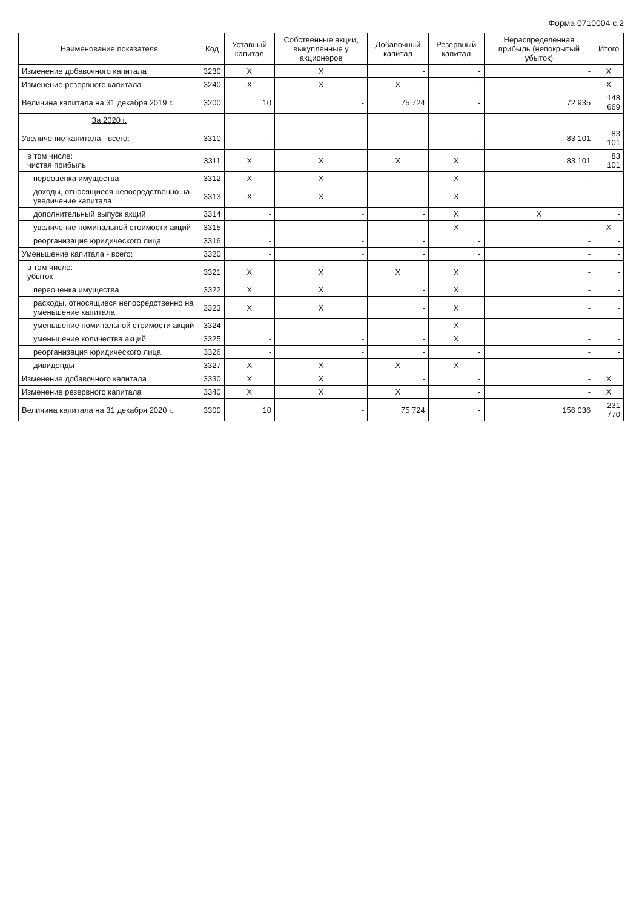Форма 0710004 с.2
| Наименование показателя | Код | Уставный капитал | Собственные акции, выкупленные у акционеров | Добавочный капитал | Резервный капитал | Нераспределенная прибыль (непокрытый убыток) | Итого |
| --- | --- | --- | --- | --- | --- | --- | --- |
| Изменение добавочного капитала | 3230 | X | X | - | - | - | X |
| Изменение резервного капитала | 3240 | X | X | X | - | - | X |
| Величина капитала на 31 декабря 2019 г. | 3200 | 10 | - | 75 724 | - | 72 935 | 148 669 |
| За 2020 г. | | | | | | | |
| Увеличение капитала - всего: | 3310 | - | - | - | - | 83 101 | 83 101 |
| в том числе: чистая прибыль | 3311 | X | X | X | X | 83 101 | 83 101 |
| переоценка имущества | 3312 | X | X | - | X | - | - |
| доходы, относящиеся непосредственно на увеличение капитала | 3313 | X | X | - | X | - | - |
| дополнительный выпуск акций | 3314 | - | - | - | X | X | - |
| увеличение номинальной стоимости акций | 3315 | - | - | - | X | - | X |
| реорганизация юридического лица | 3316 | - | - | - | - | - | - |
| Уменьшение капитала - всего: | 3320 | - | - | - | - | - | - |
| в том числе: убыток | 3321 | X | X | X | X | - | - |
| переоценка имущества | 3322 | X | X | - | X | - | - |
| расходы, относящиеся непосредственно на уменьшение капитала | 3323 | X | X | - | X | - | - |
| уменьшение номинальной стоимости акций | 3324 | - | - | - | X | - | - |
| уменьшение количества акций | 3325 | - | - | - | X | - | - |
| реорганизация юридического лица | 3326 | - | - | - | - | - | - |
| дивиденды | 3327 | X | X | X | X | - | - |
| Изменение добавочного капитала | 3330 | X | X | - | - | - | X |
| Изменение резервного капитала | 3340 | X | X | X | - | - | X |
| Величина капитала на 31 декабря 2020 г. | 3300 | 10 | - | 75 724 | - | 156 036 | 231 770 |